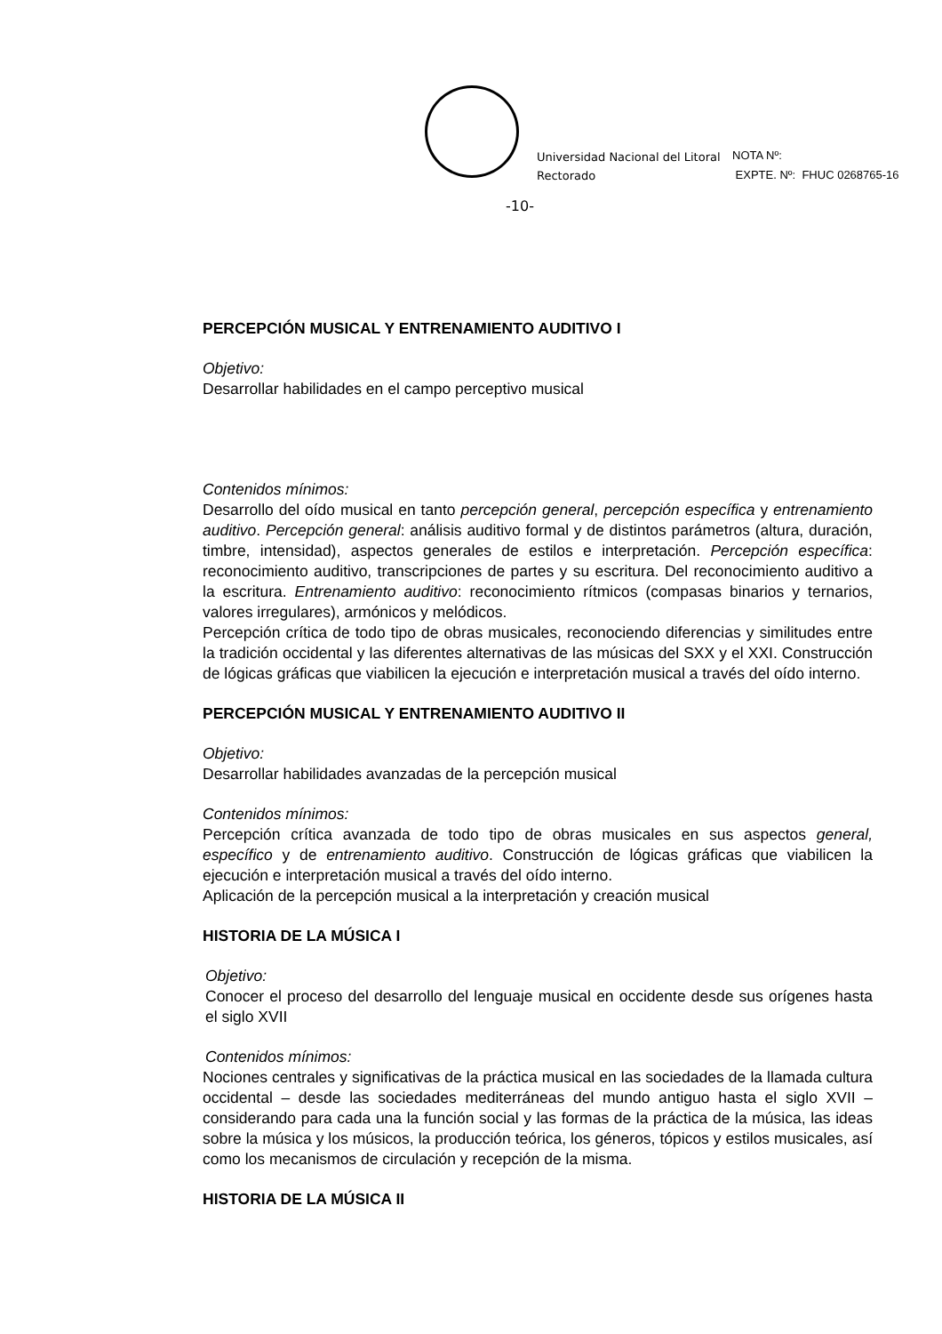Universidad Nacional del Litoral
Rectorado
NOTA Nº:
EXPTE. Nº: FHUC 0268765-16
-10-
PERCEPCIÓN MUSICAL Y ENTRENAMIENTO AUDITIVO I
Objetivo:
Desarrollar habilidades en el campo perceptivo musical
Contenidos mínimos:
Desarrollo del oído musical en tanto percepción general, percepción específica y entrenamiento auditivo. Percepción general: análisis auditivo formal y de distintos parámetros (altura, duración, timbre, intensidad), aspectos generales de estilos e interpretación. Percepción específica: reconocimiento auditivo, transcripciones de partes y su escritura. Del reconocimiento auditivo a la escritura. Entrenamiento auditivo: reconocimiento rítmicos (compasas binarios y ternarios, valores irregulares), armónicos y melódicos.
Percepción crítica de todo tipo de obras musicales, reconociendo diferencias y similitudes entre la tradición occidental y las diferentes alternativas de las músicas del SXX y el XXI. Construcción de lógicas gráficas que viabilicen la ejecución e interpretación musical a través del oído interno.
PERCEPCIÓN MUSICAL Y ENTRENAMIENTO AUDITIVO II
Objetivo:
Desarrollar habilidades avanzadas de la percepción musical
Contenidos mínimos:
Percepción crítica avanzada de todo tipo de obras musicales en sus aspectos general, específico y de entrenamiento auditivo. Construcción de lógicas gráficas que viabilicen la ejecución e interpretación musical a través del oído interno.
Aplicación de la percepción musical a la interpretación y creación musical
HISTORIA DE LA MÚSICA I
Objetivo:
Conocer el proceso del desarrollo del lenguaje musical en occidente desde sus orígenes hasta el siglo XVII
Contenidos mínimos:
Nociones centrales y significativas de la práctica musical en las sociedades de la llamada cultura occidental – desde las sociedades mediterráneas del mundo antiguo hasta el siglo XVII – considerando para cada una la función social y las formas de la práctica de la música, las ideas sobre la música y los músicos, la producción teórica, los géneros, tópicos y estilos musicales, así como los mecanismos de circulación y recepción de la misma.
HISTORIA DE LA MÚSICA II